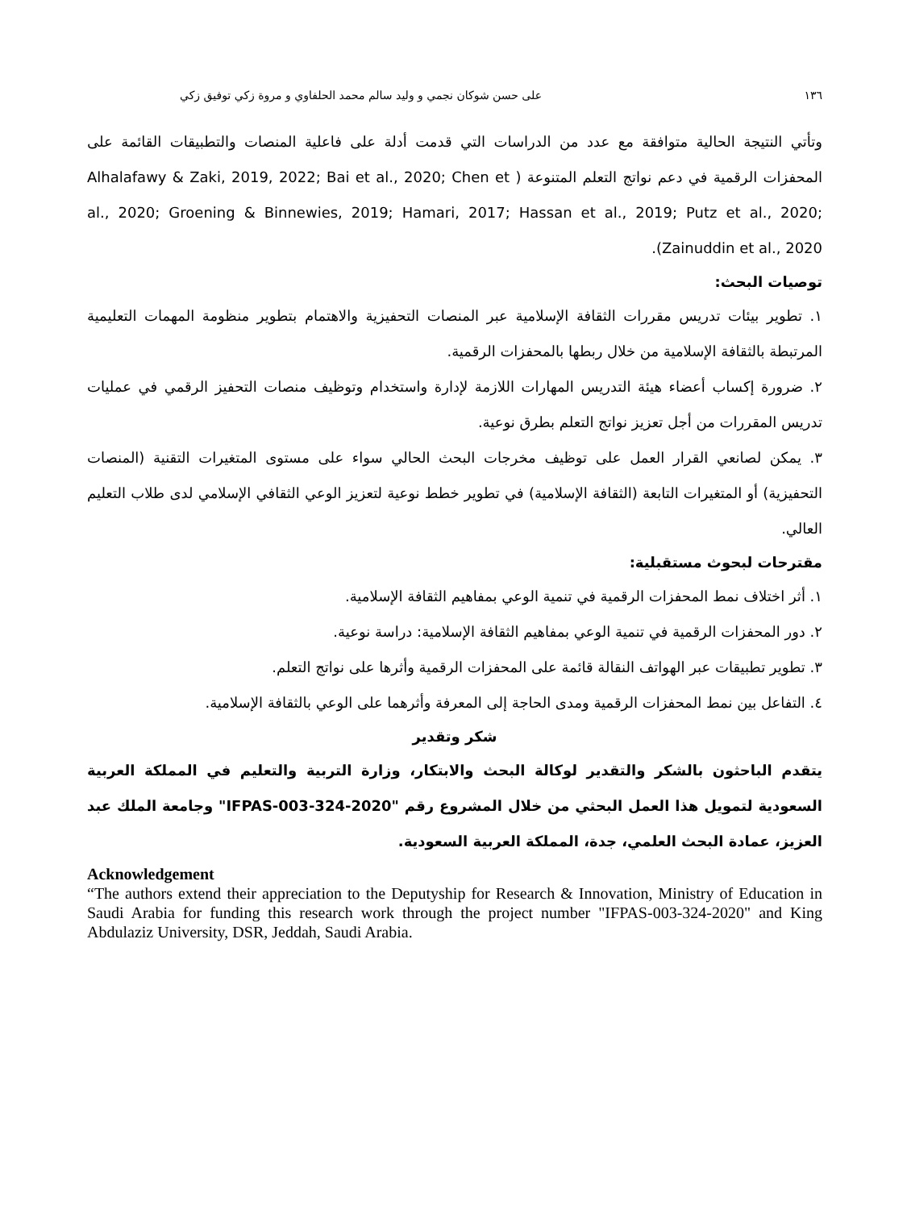١٣٦ على حسن شوكان نجمي و وليد سالم محمد الحلفاوي و مروة زكي توفيق زكي
وتأتي النتيجة الحالية متوافقة مع عدد من الدراسات التي قدمت أدلة على فاعلية المنصات والتطبيقات القائمة على المحفزات الرقمية في دعم نواتج التعلم المتنوعة ( Alhalafawy & Zaki, 2019, 2022; Bai et al., 2020; Chen et al., 2020; Groening & Binnewies, 2019; Hamari, 2017; Hassan et al., 2019; Putz et al., 2020; Zainuddin et al., 2020).
توصيات البحث:
١. تطوير بيئات تدريس مقررات الثقافة الإسلامية عبر المنصات التحفيزية والاهتمام بتطوير منظومة المهمات التعليمية المرتبطة بالثقافة الإسلامية من خلال ربطها بالمحفزات الرقمية.
٢. ضرورة إكساب أعضاء هيئة التدريس المهارات اللازمة لإدارة واستخدام وتوظيف منصات التحفيز الرقمي في عمليات تدريس المقررات من أجل تعزيز نواتج التعلم بطرق نوعية.
٣. يمكن لصانعي القرار العمل على توظيف مخرجات البحث الحالي سواء على مستوى المتغيرات التقنية (المنصات التحفيزية) أو المتغيرات التابعة (الثقافة الإسلامية) في تطوير خطط نوعية لتعزيز الوعي الثقافي الإسلامي لدى طلاب التعليم العالي.
مقترحات لبحوث مستقبلية:
١. أثر اختلاف نمط المحفزات الرقمية في تنمية الوعي بمفاهيم الثقافة الإسلامية.
٢. دور المحفزات الرقمية في تنمية الوعي بمفاهيم الثقافة الإسلامية: دراسة نوعية.
٣. تطوير تطبيقات عبر الهواتف النقالة قائمة على المحفزات الرقمية وأثرها على نواتج التعلم.
٤. التفاعل بين نمط المحفزات الرقمية ومدى الحاجة إلى المعرفة وأثرهما على الوعي بالثقافة الإسلامية.
شكر وتقدير
يتقدم الباحثون بالشكر والتقدير لوكالة البحث والابتكار، وزارة التربية والتعليم في المملكة العربية السعودية لتمويل هذا العمل البحثي من خلال المشروع رقم "IFPAS-003-324-2020" وجامعة الملك عبد العزيز، عمادة البحث العلمي، جدة، المملكة العربية السعودية.
Acknowledgement
“The authors extend their appreciation to the Deputyship for Research & Innovation, Ministry of Education in Saudi Arabia for funding this research work through the project number "IFPAS-003-324-2020" and King Abdulaziz University, DSR, Jeddah, Saudi Arabia.